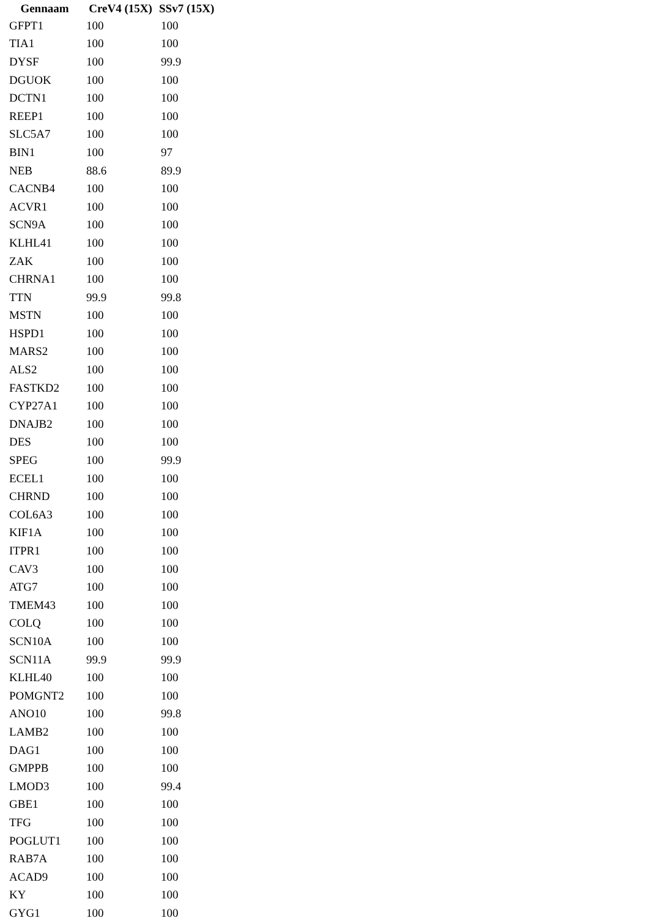| Gennaam | CreV4 (15X) | SSv7 (15X) |
| --- | --- | --- |
| GFPT1 | 100 | 100 |
| TIA1 | 100 | 100 |
| DYSF | 100 | 99.9 |
| DGUOK | 100 | 100 |
| DCTN1 | 100 | 100 |
| REEP1 | 100 | 100 |
| SLC5A7 | 100 | 100 |
| BIN1 | 100 | 97 |
| NEB | 88.6 | 89.9 |
| CACNB4 | 100 | 100 |
| ACVR1 | 100 | 100 |
| SCN9A | 100 | 100 |
| KLHL41 | 100 | 100 |
| ZAK | 100 | 100 |
| CHRNA1 | 100 | 100 |
| TTN | 99.9 | 99.8 |
| MSTN | 100 | 100 |
| HSPD1 | 100 | 100 |
| MARS2 | 100 | 100 |
| ALS2 | 100 | 100 |
| FASTKD2 | 100 | 100 |
| CYP27A1 | 100 | 100 |
| DNAJB2 | 100 | 100 |
| DES | 100 | 100 |
| SPEG | 100 | 99.9 |
| ECEL1 | 100 | 100 |
| CHRND | 100 | 100 |
| COL6A3 | 100 | 100 |
| KIF1A | 100 | 100 |
| ITPR1 | 100 | 100 |
| CAV3 | 100 | 100 |
| ATG7 | 100 | 100 |
| TMEM43 | 100 | 100 |
| COLQ | 100 | 100 |
| SCN10A | 100 | 100 |
| SCN11A | 99.9 | 99.9 |
| KLHL40 | 100 | 100 |
| POMGNT2 | 100 | 100 |
| ANO10 | 100 | 99.8 |
| LAMB2 | 100 | 100 |
| DAG1 | 100 | 100 |
| GMPPB | 100 | 100 |
| LMOD3 | 100 | 99.4 |
| GBE1 | 100 | 100 |
| TFG | 100 | 100 |
| POGLUT1 | 100 | 100 |
| RAB7A | 100 | 100 |
| ACAD9 | 100 | 100 |
| KY | 100 | 100 |
| GYG1 | 100 | 100 |